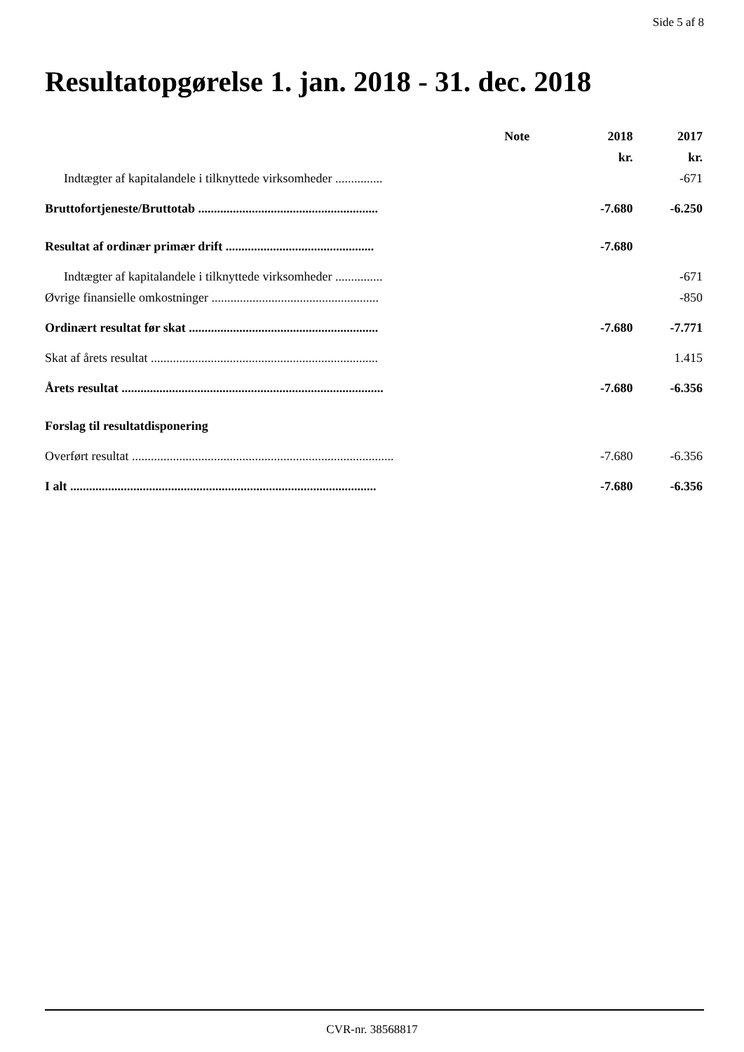Side 5 af 8
Resultatopgørelse 1. jan. 2018 - 31. dec. 2018
| | Note | 2018 | 2017 |
| --- | --- | --- | --- |
| | | kr. | kr. |
| Indtægter af kapitalandele i tilknyttede virksomheder ............... | | | -671 |
| Bruttofortjeneste/Bruttotab ......................................................... | | -7.680 | -6.250 |
| Resultat af ordinær primær drift ............................................... | | -7.680 | |
| Indtægter af kapitalandele i tilknyttede virksomheder ............... | | | -671 |
| Øvrige finansielle omkostninger ..................................................... | | | -850 |
| Ordinært resultat før skat ............................................................ | | -7.680 | -7.771 |
| Skat af årets resultat ........................................................................ | | | 1.415 |
| Årets resultat ................................................................................... | | -7.680 | -6.356 |
| Forslag til resultatdisponering | | | |
| Overført resultat ................................................................................... | | -7.680 | -6.356 |
| I alt ................................................................................................. | | -7.680 | -6.356 |
CVR-nr. 38568817